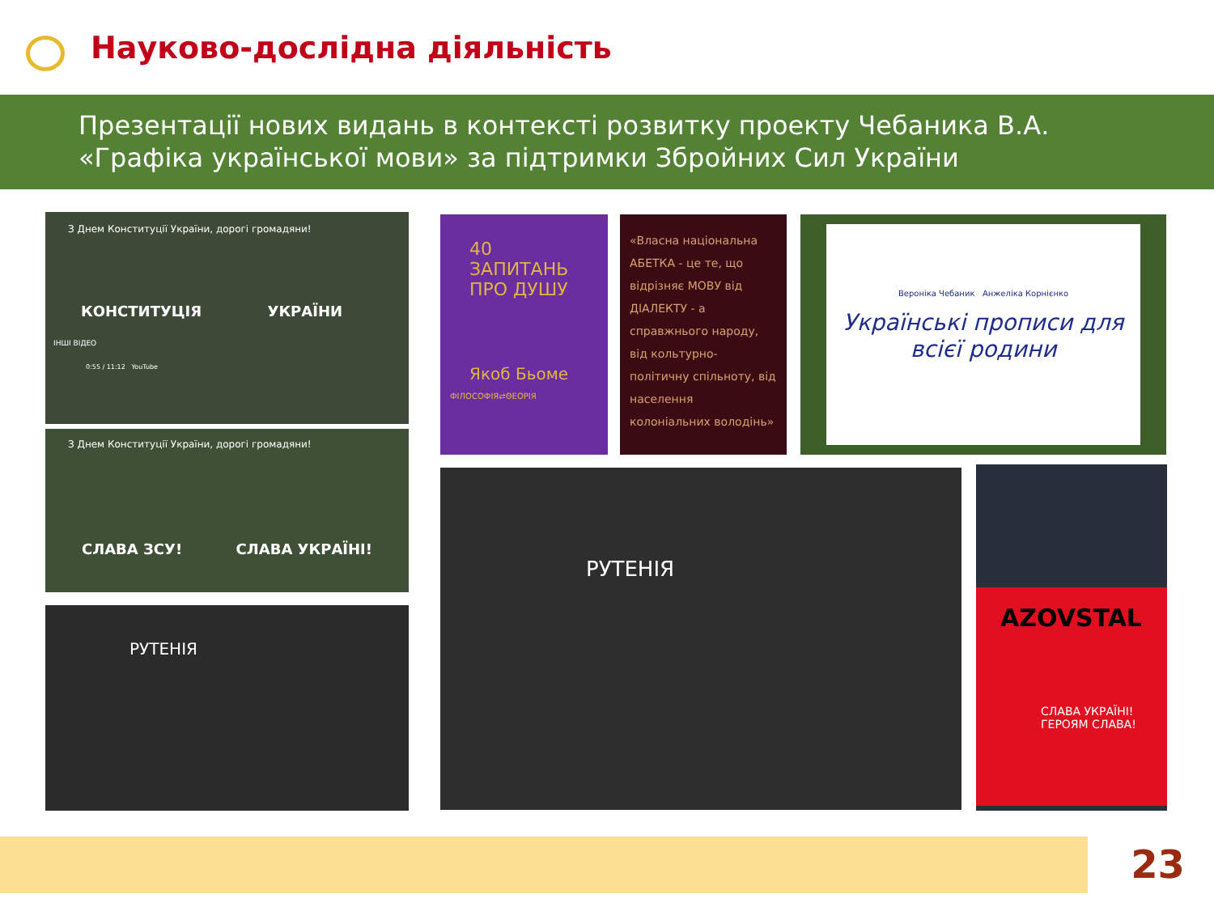Науково-дослідна діяльність
Презентації нових видань в контексті розвитку проекту Чебаника В.А.
«Графіка української мови» за підтримки Збройних Сил України
З Днем Конституції України, дорогі громадяни!
КОНСТИТУЦІЯ УКРАЇНИ
ІНШІ ВІДЕО
0:55 / 11:12 YouTube
З Днем Конституції України, дорогі громадяни!
СЛАВА ЗСУ! СЛАВА УКРАЇНІ!
РУТЕНІЯ
40
ЗАПИТАНЬ
ПРО ДУШУ
Якоб Бьоме
ФІЛОСОФІЯ⇄ΘЕОРІЯ
«Власна національна АБЕТКА - це те, що відрізняє МОВУ від ДІАЛЕКТУ - а справжнього народу, від кольтурно-політичну спільноту, від населення колоніальних володінь»
Вероніка Чебаник Анжеліка Корнієнко
Українські прописи для всієї родини
РУТЕНІЯ
AZOVSTAL
СЛАВА УКРАЇНІ!
ГЕРОЯМ СЛАВА!
23